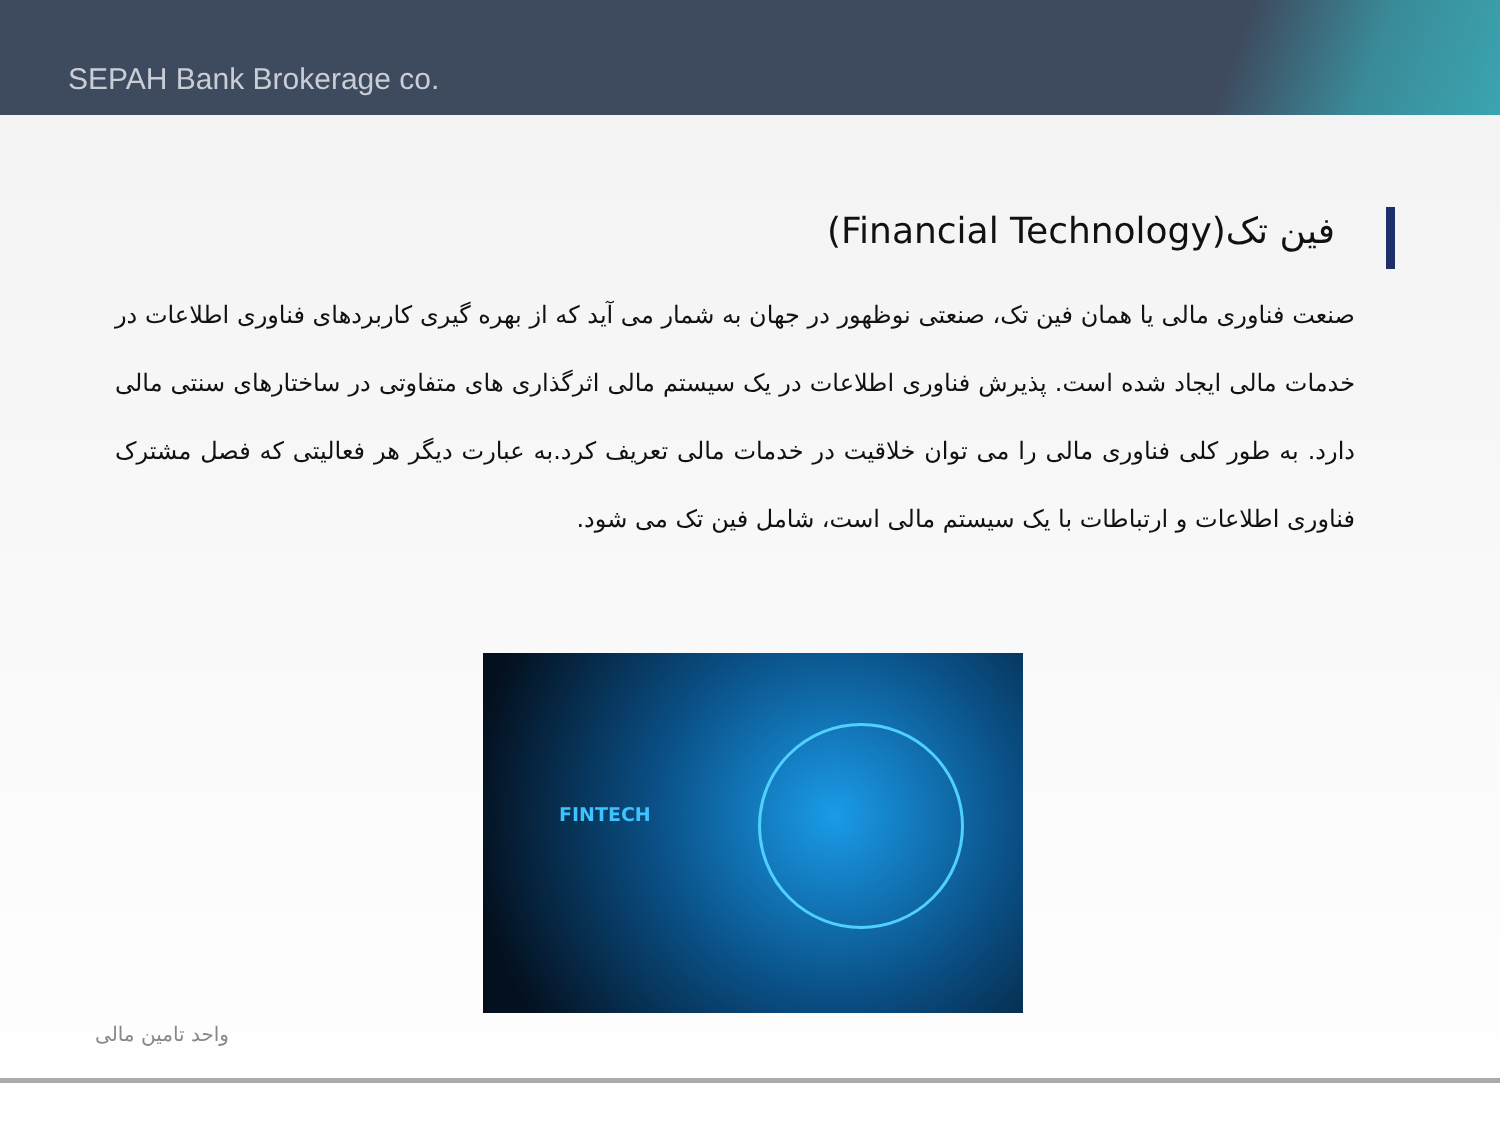SEPAH Bank Brokerage co.
فین تک(Financial Technology)
صنعت فناوری مالی یا همان فین تک، صنعتی نوظهور در جهان به شمار می آید که از بهره گیری کاربردهای فناوری اطلاعات در خدمات مالی ایجاد شده است. پذیرش فناوری اطلاعات در یک سیستم مالی اثرگذاری های متفاوتی در ساختارهای سنتی مالی دارد. به طور کلی فناوری مالی را می توان خلاقیت در خدمات مالی تعریف کرد.به عبارت دیگر هر فعالیتی که فصل مشترک فناوری اطلاعات و ارتباطات با یک سیستم مالی است، شامل فین تک می شود.
FINTECH
واحد تامین مالی